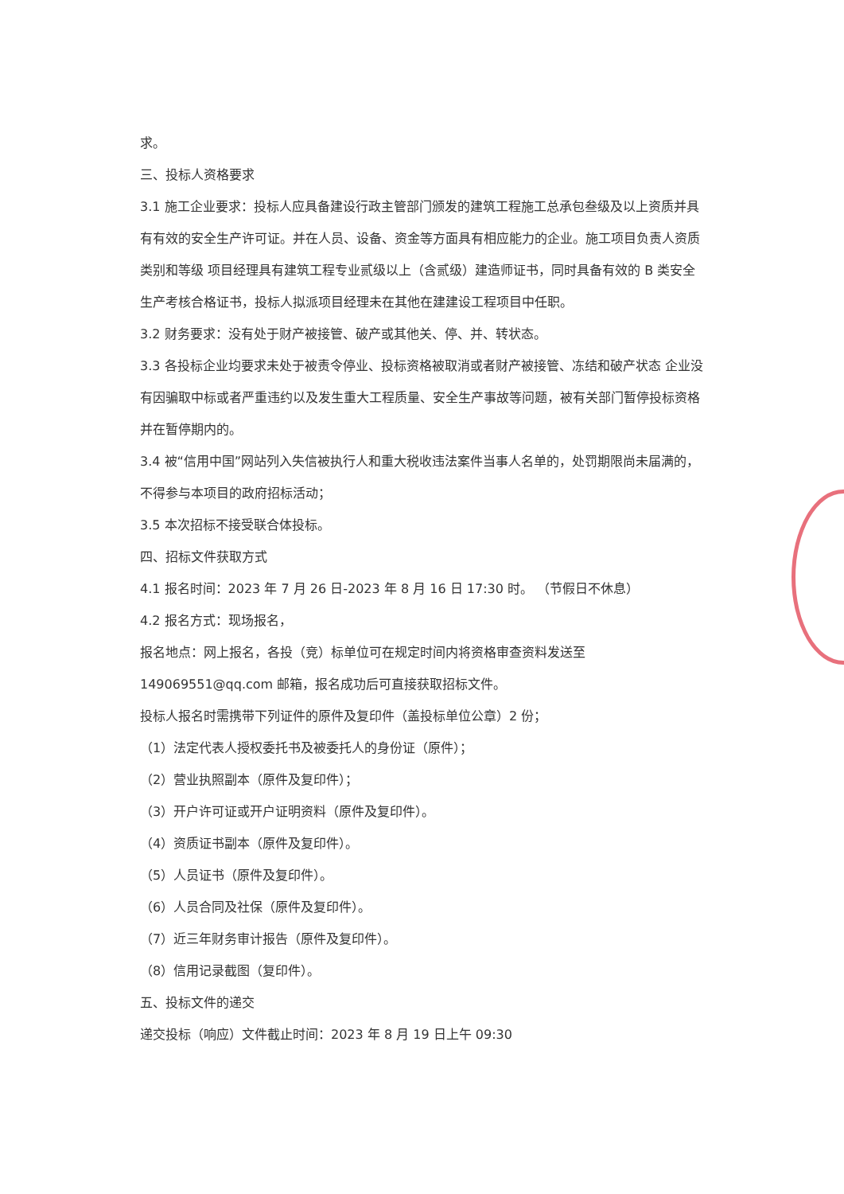求。
三、投标人资格要求
3.1 施工企业要求：投标人应具备建设行政主管部门颁发的建筑工程施工总承包叁级及以上资质并具有有效的安全生产许可证。并在人员、设备、资金等方面具有相应能力的企业。施工项目负责人资质类别和等级 项目经理具有建筑工程专业贰级以上（含贰级）建造师证书，同时具备有效的 B 类安全生产考核合格证书，投标人拟派项目经理未在其他在建建设工程项目中任职。
3.2 财务要求：没有处于财产被接管、破产或其他关、停、并、转状态。
3.3 各投标企业均要求未处于被责令停业、投标资格被取消或者财产被接管、冻结和破产状态 企业没有因骗取中标或者严重违约以及发生重大工程质量、安全生产事故等问题，被有关部门暂停投标资格并在暂停期内的。
3.4 被“信用中国”网站列入失信被执行人和重大税收违法案件当事人名单的，处罚期限尚未届满的，不得参与本项目的政府招标活动；
3.5 本次招标不接受联合体投标。
四、招标文件获取方式
4.1 报名时间：2023 年 7 月 26 日-2023 年 8 月 16 日 17:30 时。 （节假日不休息）
4.2 报名方式：现场报名，
报名地点：网上报名，各投（竞）标单位可在规定时间内将资格审查资料发送至
149069551@qq.com 邮箱，报名成功后可直接获取招标文件。
投标人报名时需携带下列证件的原件及复印件（盖投标单位公章）2 份；
（1）法定代表人授权委托书及被委托人的身份证（原件）；
（2）营业执照副本（原件及复印件）；
（3）开户许可证或开户证明资料（原件及复印件）。
（4）资质证书副本（原件及复印件）。
（5）人员证书（原件及复印件）。
（6）人员合同及社保（原件及复印件）。
（7）近三年财务审计报告（原件及复印件）。
（8）信用记录截图（复印件）。
五、投标文件的递交
递交投标（响应）文件截止时间：2023 年 8 月 19 日上午 09:30